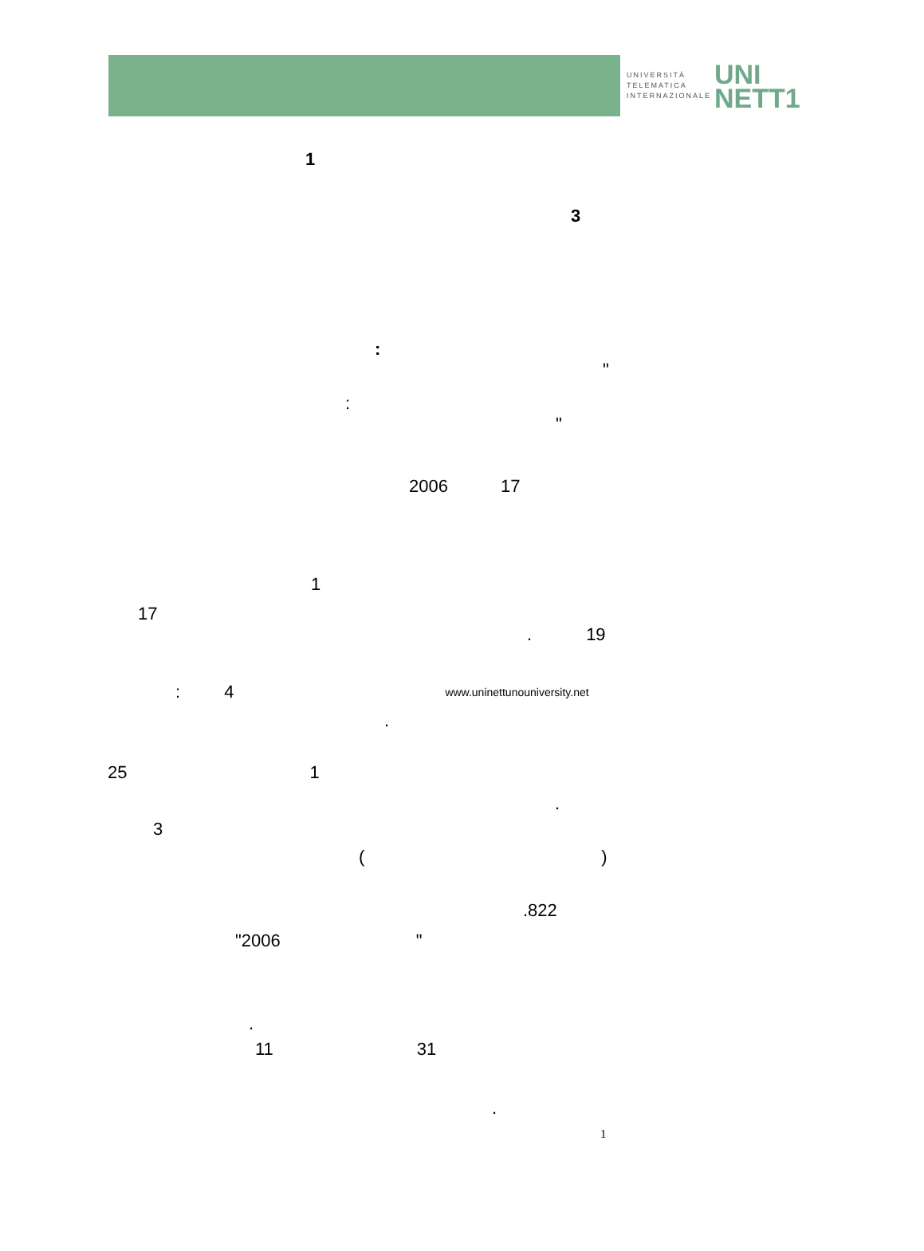UNIVERSITÀ
TELEMATICA
INTERNAZIONALE
UNI
NETT1
1
3
:
"
:
"
2006 17
1
17
. 19
: 4 www.uninettunouniversity.net
.
25 1
.
3
()
.822
"2006 "
.
11 31
.
1